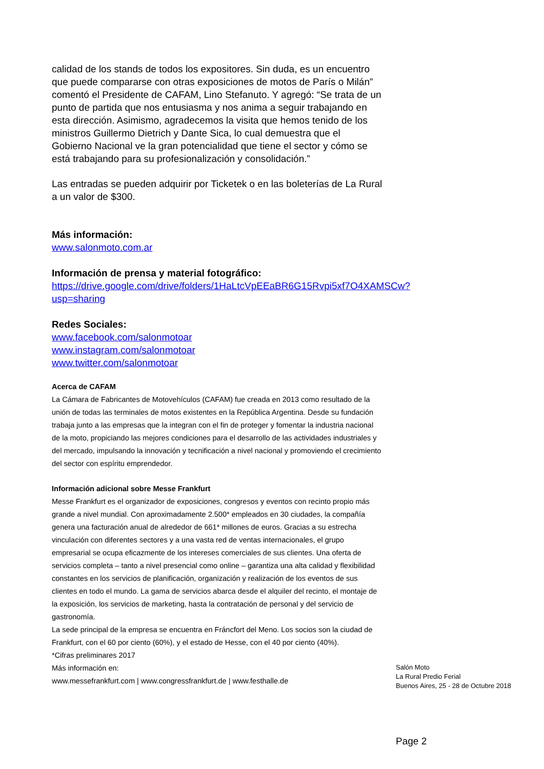calidad de los stands de todos los expositores. Sin duda, es un encuentro que puede compararse con otras exposiciones de motos de París o Milán” comentó el Presidente de CAFAM, Lino Stefanuto. Y agregó: “Se trata de un punto de partida que nos entusiasma y nos anima a seguir trabajando en esta dirección. Asimismo, agradecemos la visita que hemos tenido de los ministros Guillermo Dietrich y Dante Sica, lo cual demuestra que el Gobierno Nacional ve la gran potencialidad que tiene el sector y cómo se está trabajando para su profesionalización y consolidación.”
Las entradas se pueden adquirir por Ticketek o en las boleterías de La Rural a un valor de $300.
Más información:
www.salonmoto.com.ar
Información de prensa y material fotográfico:
https://drive.google.com/drive/folders/1HaLtcVpEEaBR6G15Rvpi5xf7O4XAMSCw?usp=sharing
Redes Sociales:
www.facebook.com/salonmotoar
www.instagram.com/salonmotoar
www.twitter.com/salonmotoar
Acerca de CAFAM
La Cámara de Fabricantes de Motovehículos (CAFAM) fue creada en 2013 como resultado de la unión de todas las terminales de motos existentes en la República Argentina. Desde su fundación trabaja junto a las empresas que la integran con el fin de proteger y fomentar la industria nacional de la moto, propiciando las mejores condiciones para el desarrollo de las actividades industriales y del mercado, impulsando la innovación y tecnificación a nivel nacional y promoviendo el crecimiento del sector con espíritu emprendedor.
Información adicional sobre Messe Frankfurt
Messe Frankfurt es el organizador de exposiciones, congresos y eventos con recinto propio más grande a nivel mundial. Con aproximadamente 2.500* empleados en 30 ciudades, la compañía genera una facturación anual de alrededor de 661* millones de euros. Gracias a su estrecha vinculación con diferentes sectores y a una vasta red de ventas internacionales, el grupo empresarial se ocupa eficazmente de los intereses comerciales de sus clientes. Una oferta de servicios completa – tanto a nivel presencial como online – garantiza una alta calidad y flexibilidad constantes en los servicios de planificación, organización y realización de los eventos de sus clientes en todo el mundo. La gama de servicios abarca desde el alquiler del recinto, el montaje de la exposición, los servicios de marketing, hasta la contratación de personal y del servicio de gastronomía.
La sede principal de la empresa se encuentra en Fráncfort del Meno. Los socios son la ciudad de Frankfurt, con el 60 por ciento (60%), y el estado de Hesse, con el 40 por ciento (40%).
*Cifras preliminares 2017
Más información en:
www.messefrankfurt.com | www.congressfrankfurt.de | www.festhalle.de
Salón Moto
La Rural Predio Ferial
Buenos Aires, 25 - 28 de Octubre 2018
Page 2